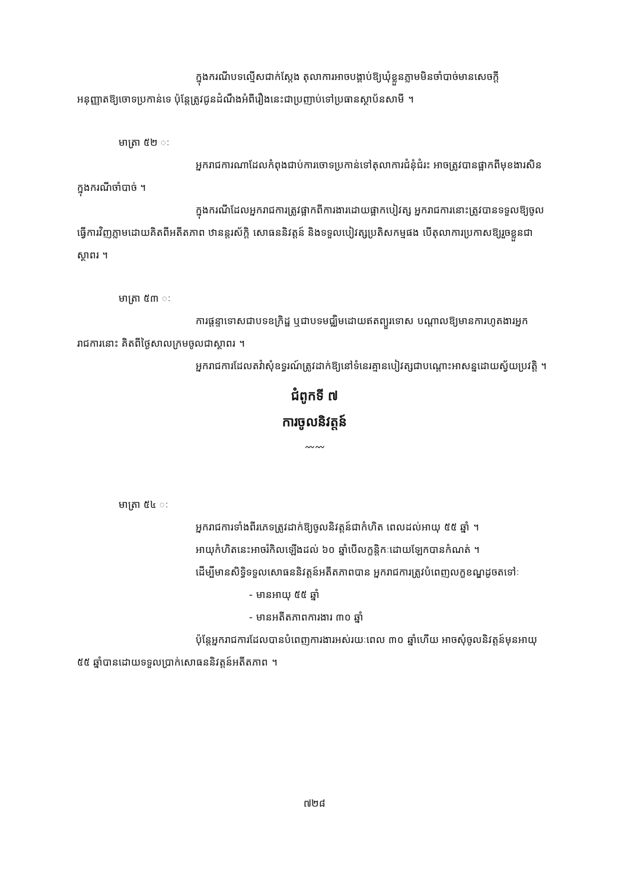ក្នុងករណីបទល្មើសជាក់ស្តែង តុលាការអាចបង្គាប់ឱ្យឃុំខ្លួនភ្លាមមិនចាំបាច់មានសេចក្តីអនុញ្ញាតឱ្យចោទប្រកាន់ទេ ប៉ុន្តែត្រូវជូនដំណឹងអំពីរឿងនេះជាប្រញាប់ទៅប្រធានស្ថាប័នសាមី ។
មាត្រា ៥២ ៈ
អ្នករាជការណាដែលកំពុងជាប់ការចោទប្រកាន់ទៅតុលាការជំនុំជំរះ អាចត្រូវបានផ្អាកពីមុខងារសិនក្នុងករណីចាំបាច់ ។
ក្នុងករណីដែលអ្នករាជការត្រូវផ្អាកពីការងារដោយផ្អាកបៀវត្ស អ្នករាជការនោះត្រូវបានទទួលឱ្យចូលធ្វើការវិញភ្លាមដោយគិតពីអតីតភាព ឋានន្តរស័ក្តិ សោធននិវត្តន៍ និងទទួលបៀវត្សប្រតិសកម្មផង បើតុលាការប្រកាសឱ្យរួចខ្លួនជាស្ថាពរ ។
មាត្រា ៥៣ ៈ
ការផ្តន្ទាទោសជាបទឧក្រិដ្ឋ ឬជាបទមជ្ឈិមដោយឥតព្យួរទោស បណ្តាលឱ្យមានការហូតងារអ្នករាជការនោះ គិតពីថ្ងៃសាលក្រមចូលជាស្ថាពរ ។
អ្នករាជការដែលតវ៉ាសុំឧទ្ធរណ៍ត្រូវដាក់ឱ្យនៅទំនេរគ្មានបៀវត្សជាបណ្តោះអាសន្នដោយស្វ័យប្រវត្តិ ។
ជំពូកទី ៧
ការចូលនិវត្តន៍
〰〰
មាត្រា ៥៤ ៈ
អ្នករាជការទាំងពីរភេទត្រូវដាក់ឱ្យចូលនិវត្តន៍ជាកំហិត ពេលដល់អាយុ ៥៥ ឆ្នាំ ។
អាយុកំហិតនេះអាចរំកិលឡើងដល់ ៦០ ឆ្នាំបើលក្ខន្តិកៈដោយឡែកបានកំណត់ ។
ដើម្បីមានសិទ្ធិទទួលសោធននិវត្តន៍អតីតភាពបាន អ្នករាជការត្រូវបំពេញលក្ខខណ្ឌដូចតទៅៈ
- មានអាយុ ៥៥ ឆ្នាំ
- មានអតីតភាពការងារ ៣០ ឆ្នាំ
ប៉ុន្តែអ្នករាជការដែលបានបំពេញការងារអស់រយៈពេល ៣០ ឆ្នាំហើយ អាចសុំចូលនិវត្តន៍មុនអាយុ ៥៥ ឆ្នាំបានដោយទទួលប្រាក់សោធននិវត្តន៍អតីតភាព ។
៧២៨